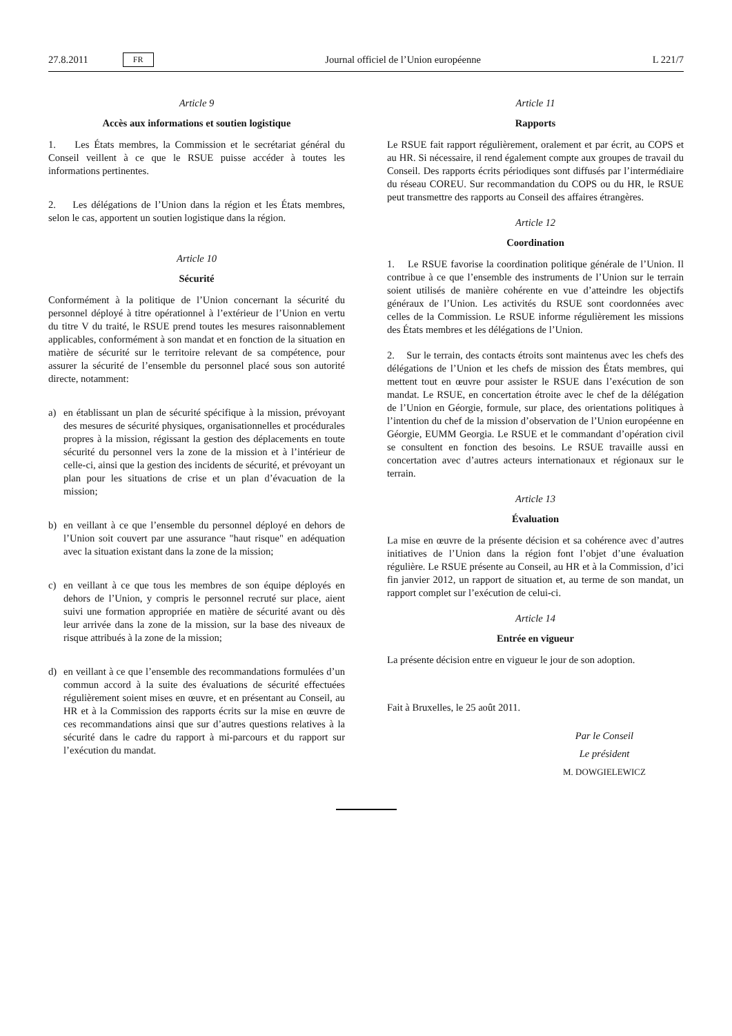27.8.2011 FR Journal officiel de l’Union européenne L 221/7
Article 9
Accès aux informations et soutien logistique
1. Les États membres, la Commission et le secrétariat général du Conseil veillent à ce que le RSUE puisse accéder à toutes les informations pertinentes.
2. Les délégations de l’Union dans la région et les États membres, selon le cas, apportent un soutien logistique dans la région.
Article 10
Sécurité
Conformément à la politique de l’Union concernant la sécurité du personnel déployé à titre opérationnel à l’extérieur de l’Union en vertu du titre V du traité, le RSUE prend toutes les mesures raisonnablement applicables, conformément à son mandat et en fonction de la situation en matière de sécurité sur le territoire relevant de sa compétence, pour assurer la sécurité de l’ensemble du personnel placé sous son autorité directe, notamment:
a) en établissant un plan de sécurité spécifique à la mission, prévoyant des mesures de sécurité physiques, organisationnelles et procédurales propres à la mission, régissant la gestion des déplacements en toute sécurité du personnel vers la zone de la mission et à l’intérieur de celle-ci, ainsi que la gestion des incidents de sécurité, et prévoyant un plan pour les situations de crise et un plan d’évacuation de la mission;
b) en veillant à ce que l’ensemble du personnel déployé en dehors de l’Union soit couvert par une assurance "haut risque" en adéquation avec la situation existant dans la zone de la mission;
c) en veillant à ce que tous les membres de son équipe déployés en dehors de l’Union, y compris le personnel recruté sur place, aient suivi une formation appropriée en matière de sécurité avant ou dès leur arrivée dans la zone de la mission, sur la base des niveaux de risque attribués à la zone de la mission;
d) en veillant à ce que l’ensemble des recommandations formulées d’un commun accord à la suite des évaluations de sécurité effectuées régulièrement soient mises en œuvre, et en présentant au Conseil, au HR et à la Commission des rapports écrits sur la mise en œuvre de ces recommandations ainsi que sur d’autres questions relatives à la sécurité dans le cadre du rapport à mi-parcours et du rapport sur l’exécution du mandat.
Article 11
Rapports
Le RSUE fait rapport régulièrement, oralement et par écrit, au COPS et au HR. Si nécessaire, il rend également compte aux groupes de travail du Conseil. Des rapports écrits périodiques sont diffusés par l’intermédiaire du réseau COREU. Sur recommandation du COPS ou du HR, le RSUE peut transmettre des rapports au Conseil des affaires étrangères.
Article 12
Coordination
1. Le RSUE favorise la coordination politique générale de l’Union. Il contribue à ce que l’ensemble des instruments de l’Union sur le terrain soient utilisés de manière cohérente en vue d’atteindre les objectifs généraux de l’Union. Les activités du RSUE sont coordonnées avec celles de la Commission. Le RSUE informe régulièrement les missions des États membres et les délégations de l’Union.
2. Sur le terrain, des contacts étroits sont maintenus avec les chefs des délégations de l’Union et les chefs de mission des États membres, qui mettent tout en œuvre pour assister le RSUE dans l’exécution de son mandat. Le RSUE, en concertation étroite avec le chef de la délégation de l’Union en Géorgie, formule, sur place, des orientations politiques à l’intention du chef de la mission d’observation de l’Union européenne en Géorgie, EUMM Georgia. Le RSUE et le commandant d’opération civil se consultent en fonction des besoins. Le RSUE travaille aussi en concertation avec d’autres acteurs internationaux et régionaux sur le terrain.
Article 13
Évaluation
La mise en œuvre de la présente décision et sa cohérence avec d’autres initiatives de l’Union dans la région font l’objet d’une évaluation régulière. Le RSUE présente au Conseil, au HR et à la Commission, d’ici fin janvier 2012, un rapport de situation et, au terme de son mandat, un rapport complet sur l’exécution de celui-ci.
Article 14
Entrée en vigueur
La présente décision entre en vigueur le jour de son adoption.
Fait à Bruxelles, le 25 août 2011.
Par le Conseil
Le président
M. DOWGIELEWICZ